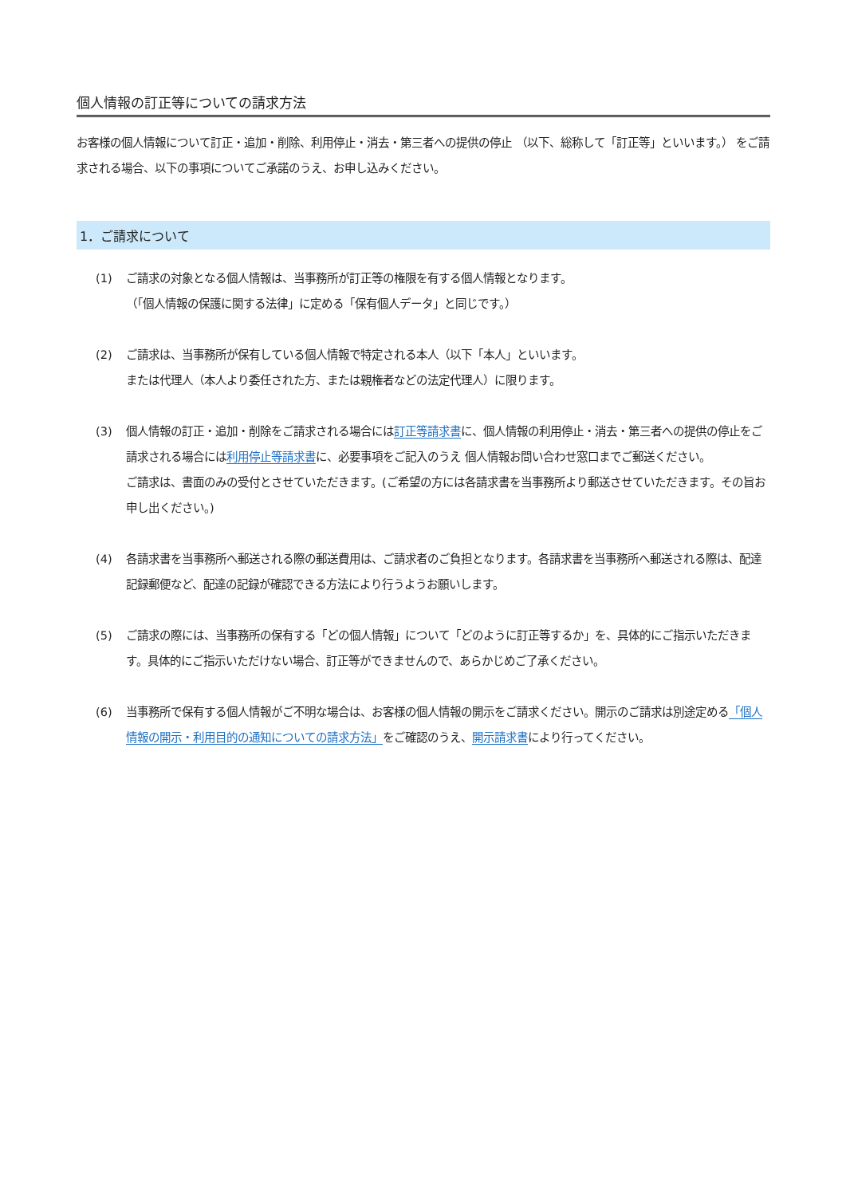個人情報の訂正等についての請求方法
お客様の個人情報について訂正・追加・削除、利用停止・消去・第三者への提供の停止 （以下、総称して「訂正等」といいます。） をご請求される場合、以下の事項についてご承諾のうえ、お申し込みください。
1．ご請求について
(1) ご請求の対象となる個人情報は、当事務所が訂正等の権限を有する個人情報となります。
（「個人情報の保護に関する法律」に定める「保有個人データ」と同じです。）
(2) ご請求は、当事務所が保有している個人情報で特定される本人（以下「本人」といいます。
または代理人（本人より委任された方、または親権者などの法定代理人）に限ります。
(3) 個人情報の訂正・追加・削除をご請求される場合には訂正等請求書に、個人情報の利用停止・消去・第三者への提供の停止をご請求される場合には利用停止等請求書に、必要事項をご記入のうえ 個人情報お問い合わせ窓口までご郵送ください。
ご請求は、書面のみの受付とさせていただきます。(ご希望の方には各請求書を当事務所より郵送させていただきます。その旨お申し出ください。)
(4) 各請求書を当事務所へ郵送される際の郵送費用は、ご請求者のご負担となります。各請求書を当事務所へ郵送される際は、配達記録郵便など、配達の記録が確認できる方法により行うようお願いします。
(5) ご請求の際には、当事務所の保有する「どの個人情報」について「どのように訂正等するか」を、具体的にご指示いただきます。具体的にご指示いただけない場合、訂正等ができませんので、あらかじめご了承ください。
(6) 当事務所で保有する個人情報がご不明な場合は、お客様の個人情報の開示をご請求ください。開示のご請求は別途定める「個人情報の開示・利用目的の通知についての請求方法」をご確認のうえ、開示請求書により行ってください。